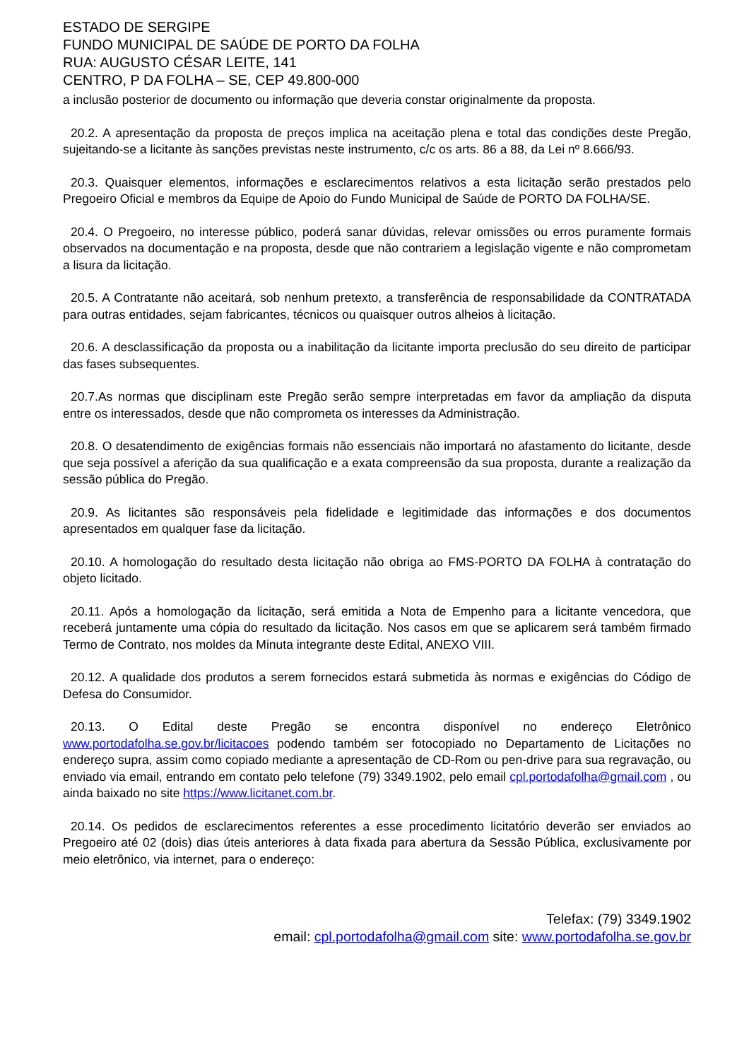ESTADO DE SERGIPE
FUNDO MUNICIPAL DE SAÚDE DE PORTO DA FOLHA
RUA: AUGUSTO CÉSAR LEITE, 141
CENTRO, P DA FOLHA – SE, CEP 49.800-000
a inclusão posterior de documento ou informação que deveria constar originalmente da proposta.
20.2. A apresentação da proposta de preços implica na aceitação plena e total das condições deste Pregão, sujeitando-se a licitante às sanções previstas neste instrumento, c/c os arts. 86 a 88, da Lei nº 8.666/93.
20.3. Quaisquer elementos, informações e esclarecimentos relativos a esta licitação serão prestados pelo Pregoeiro Oficial e membros da Equipe de Apoio do Fundo Municipal de Saúde de PORTO DA FOLHA/SE.
20.4. O Pregoeiro, no interesse público, poderá sanar dúvidas, relevar omissões ou erros puramente formais observados na documentação e na proposta, desde que não contrariem a legislação vigente e não comprometam a lisura da licitação.
20.5. A Contratante não aceitará, sob nenhum pretexto, a transferência de responsabilidade da CONTRATADA para outras entidades, sejam fabricantes, técnicos ou quaisquer outros alheios à licitação.
20.6. A desclassificação da proposta ou a inabilitação da licitante importa preclusão do seu direito de participar das fases subsequentes.
20.7.As normas que disciplinam este Pregão serão sempre interpretadas em favor da ampliação da disputa entre os interessados, desde que não comprometa os interesses da Administração.
20.8. O desatendimento de exigências formais não essenciais não importará no afastamento do licitante, desde que seja possível a aferição da sua qualificação e a exata compreensão da sua proposta, durante a realização da sessão pública do Pregão.
20.9. As licitantes são responsáveis pela fidelidade e legitimidade das informações e dos documentos apresentados em qualquer fase da licitação.
20.10. A homologação do resultado desta licitação não obriga ao FMS-PORTO DA FOLHA à contratação do objeto licitado.
20.11. Após a homologação da licitação, será emitida a Nota de Empenho para a licitante vencedora, que receberá juntamente uma cópia do resultado da licitação. Nos casos em que se aplicarem será também firmado Termo de Contrato, nos moldes da Minuta integrante deste Edital, ANEXO VIII.
20.12. A qualidade dos produtos a serem fornecidos estará submetida às normas e exigências do Código de Defesa do Consumidor.
20.13. O Edital deste Pregão se encontra disponível no endereço Eletrônico www.portodafolha.se.gov.br/licitacoes podendo também ser fotocopiado no Departamento de Licitações no endereço supra, assim como copiado mediante a apresentação de CD-Rom ou pen-drive para sua regravação, ou enviado via email, entrando em contato pelo telefone (79) 3349.1902, pelo email cpl.portodafolha@gmail.com , ou ainda baixado no site https://www.licitanet.com.br.
20.14. Os pedidos de esclarecimentos referentes a esse procedimento licitatório deverão ser enviados ao Pregoeiro até 02 (dois) dias úteis anteriores à data fixada para abertura da Sessão Pública, exclusivamente por meio eletrônico, via internet, para o endereço:
Telefax: (79) 3349.1902
email: cpl.portodafolha@gmail.com site: www.portodafolha.se.gov.br